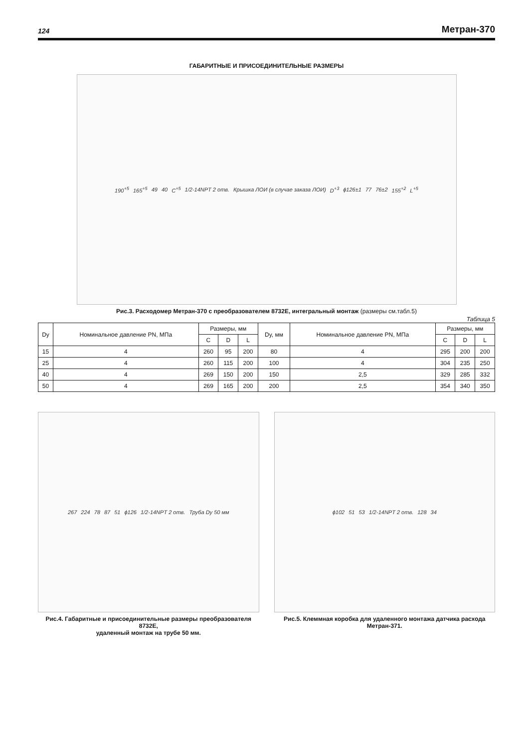124 Метран-370
ГАБАРИТНЫЕ И ПРИСОЕДИНИТЕЛЬНЫЕ РАЗМЕРЫ
190<sup>+5</sup> 165<sup>+5</sup> 49 40 C<sup>+5</sup> 1/2-14NPT 2 отв. Крышка ЛОИ (в случае заказа ЛОИ) D<sup>+3</sup> ϕ126±1 77 76±2 155<sup>+2</sup> L<sup>+5</sup>
Рис.3. Расходомер Метран-370 с преобразователем 8732Е, интегральный монтаж (размеры см.табл.5)
Таблица 5
| Dy | Номинальное давление PN, МПа | Размеры, мм | | | Dy, мм | Номинальное давление PN, МПа | Размеры, мм | | |
| --- | --- | --- | --- | --- | --- | --- | --- | --- | --- |
| | | C | D | L | | | C | D | L |
| 15 | 4 | 260 | 95 | 200 | 80 | 4 | 295 | 200 | 200 |
| 25 | 4 | 260 | 115 | 200 | 100 | 4 | 304 | 235 | 250 |
| 40 | 4 | 269 | 150 | 200 | 150 | 2,5 | 329 | 285 | 332 |
| 50 | 4 | 269 | 165 | 200 | 200 | 2,5 | 354 | 340 | 350 |
267 224 78 87 51 ϕ126 1/2-14NPT 2 отв. Труба Dy 50 мм
Рис.4. Габаритные и присоединительные размеры преобразователя 8732Е,
удаленный монтаж на трубе 50 мм.
ϕ102 51 53 1/2-14NPT 2 отв. 128 34
Рис.5. Клеммная коробка для удаленного монтажа датчика расхода Метран-371.